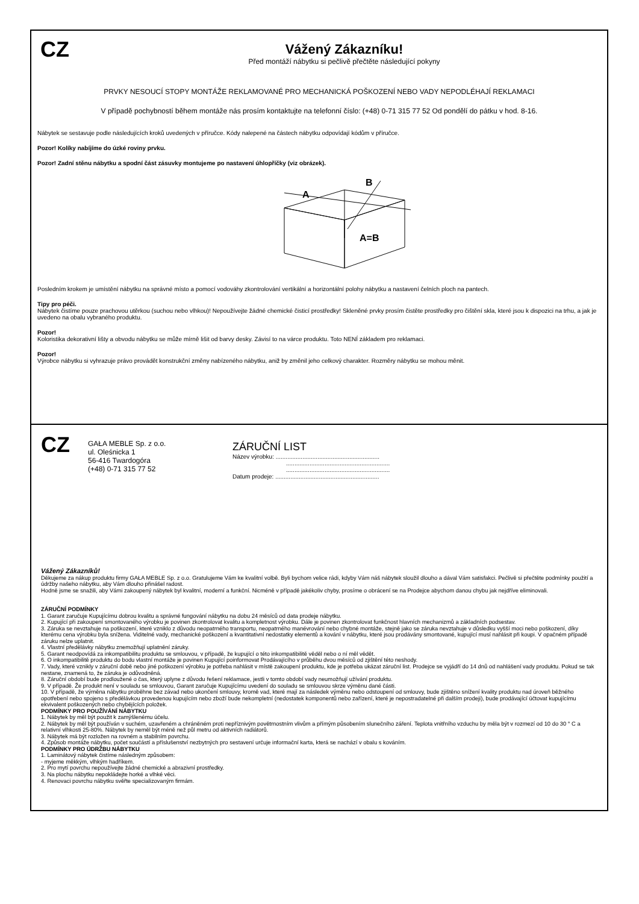CZ
Vážený Zákazníku!
Před montáží nábytku si pečlivě přečtěte následující pokyny
PRVKY NESOUCÍ STOPY MONTÁŽE REKLAMOVANÉ PRO MECHANICKÁ POŠKOZENÍ NEBO VADY NEPODLÉHAJÍ REKLAMACI
V případě pochybností během montáže nás prosím kontaktujte na telefonní číslo: (+48) 0-71 315 77 52 Od pondělí do pátku v hod. 8-16.
Nábytek se sestavuje podle následujících kroků uvedených v příručce. Kódy nalepené na částech nábytku odpovídají kódům v příručce.
Pozor! Kolíky nabíjíme do úzké roviny prvku.
Pozor! Zadní stěnu nábytku a spodní část zásuvky montujeme po nastavení úhlopříčky (viz obrázek).
A
B
A=B
Posledním krokem je umístění nábytku na správné místo a pomocí vodováhy zkontrolování vertikální a horizontální polohy nábytku a nastavení čelních ploch na pantech.
Tipy pro péči.
Nábytek čistíme pouze prachovou utěrkou (suchou nebo vlhkou)! Nepoužívejte žádné chemické čisticí prostředky! Skleněné prvky prosím čistěte prostředky pro čištění skla, které jsou k dispozici na trhu, a jak je uvedeno na obalu vybraného produktu.
Pozor!
Koloristika dekorativní lišty a obvodu nábytku se může mírně lišit od barvy desky. Závisí to na várce produktu. Toto NENÍ základem pro reklamaci.
Pozor!
Výrobce nábytku si vyhrazuje právo provádět konstrukční změny nabízeného nábytku, aniž by změnil jeho celkový charakter. Rozměry nábytku se mohou měnit.
CZ
GAŁA MEBLE Sp. z o.o.
ul. Oleśnicka 1
56-416 Twardogóra
(+48) 0-71 315 77 52
ZÁRUČNÍ LIST
Název výrobku: ..............................................................
..............................................................
..............................................................
Datum prodeje: ..............................................................
Vážený Zákazníků!
Děkujeme za nákup produktu firmy GAŁA MEBLE Sp. z o.o. Gratulujeme Vám ke kvalitní volbě. Byli bychom velice rádi, kdyby Vám náš nábytek sloužil dlouho a dával Vám satisfakci. Pečlivě si přečtěte podmínky použití a údržby našeho nábytku, aby Vám dlouho přinášel radost.
Hodně jsme se snažili, aby Vámi zakoupený nábytek byl kvalitní, moderní a funkční. Nicméně v případě jakékoliv chyby, prosíme o obrácení se na Prodejce abychom danou chybu jak nejdříve eliminovali.
ZÁRUČNÍ PODMÍNKY
1. Garant zaručuje Kupujícímu dobrou kvalitu a správné fungování nábytku na dobu 24 měsíců od data prodeje nábytku.
2. Kupující při zakoupení smontovaného výrobku je povinen zkontrolovat kvalitu a kompletnost výrobku. Dále je povinen zkontrolovat funkčnost hlavních mechanizmů a základních podsestav.
3. Záruka se nevztahuje na poškození, které vzniklo z důvodu neopatrného transportu, neopatrného manévrování nebo chybné montáže, stejně jako se záruka nevztahuje v důsledku vyšší moci nebo poškození, díky kterému cena výrobku byla snížena. Viditelné vady, mechanické poškození a kvantitativní nedostatky elementů a kování v nábytku, které jsou prodávány smontované, kupující musí nahlásit při koupi. V opačném případě záruku nelze uplatnit.
4. Vlastní předělávky nábytku znemožňují uplatnění záruky.
5. Garant neodpovídá za inkompatibilitu produktu se smlouvou, v případě, že kupující o této inkompatibilitě věděl nebo o ní měl vědět.
6. O inkompatibilitě produktu do bodu vlastní montáže je povinen Kupující poinformovat Prodávajícího v průběhu dvou měsíců od zjištění této neshody.
7. Vady, které vznikly v záruční době nebo jiné poškození výrobku je potřeba nahlásit v místě zakoupení produktu, kde je potřeba ukázat záruční list. Prodejce se vyjádří do 14 dnů od nahlášení vady produktu. Pokud se tak nestane, znamená to, že záruka je odůvodněná.
8. Záruční období bude prodloužené o čas, který uplyne z důvodu řešení reklamace, jestli v tomto období vady neumožňují užívání produktu.
9. V případě. Že produkt není v souladu se smlouvou, Garant zaručuje Kupujícímu uvedení do souladu se smlouvou skrze výměnu dané části.
10. V případě, že výměna nábytku proběhne bez závad nebo ukončení smlouvy, kromě vad, které mají za následek výměnu nebo odstoupení od smlouvy, bude zjištěno snížení kvality produktu nad úroveň běžného opotřebení nebo spojeno s předělávkou provedenou kupujícím nebo zboží bude nekompletní (nedostatek komponentů nebo zařízení, které je nepostradatelné při dalším prodeji), bude prodávající účtovat kupujícímu ekvivalent poškozených nebo chybějících položek.
PODMÍNKY PRO POUŽÍVÁNÍ NÁBYTKU
1. Nábytek by měl být použit k zamýšlenému účelu.
2. Nábytek by měl být používán v suchém, uzavřeném a chráněném proti nepříznivým povětrnostním vlivům a přímým působením slunečního záření. Teplota vnitřního vzduchu by měla být v rozmezí od 10 do 30 ° C a relativní vlhkosti 25-80%. Nábytek by neměl být méně než půl metru od aktivních radiátorů.
3. Nábytek má být rozložen na rovném a stabilním povrchu.
4. Způsob montáže nábytku, počet součástí a příslušenství nezbytných pro sestavení určuje informační karta, která se nachází v obalu s kováním.
PODMÍNKY PRO ÚDRŽBU NÁBYTKU
1. Laminátový nábytek čistíme následným způsobem:
- myjeme měkkým, vlhkým hadříkem.
2. Pro mytí povrchu nepoužívejte žádné chemické a abrazivní prostředky.
3. Na plochu nábytku nepokládejte horké a vlhké věci.
4. Renovaci povrchu nábytku svěřte specializovaným firmám.